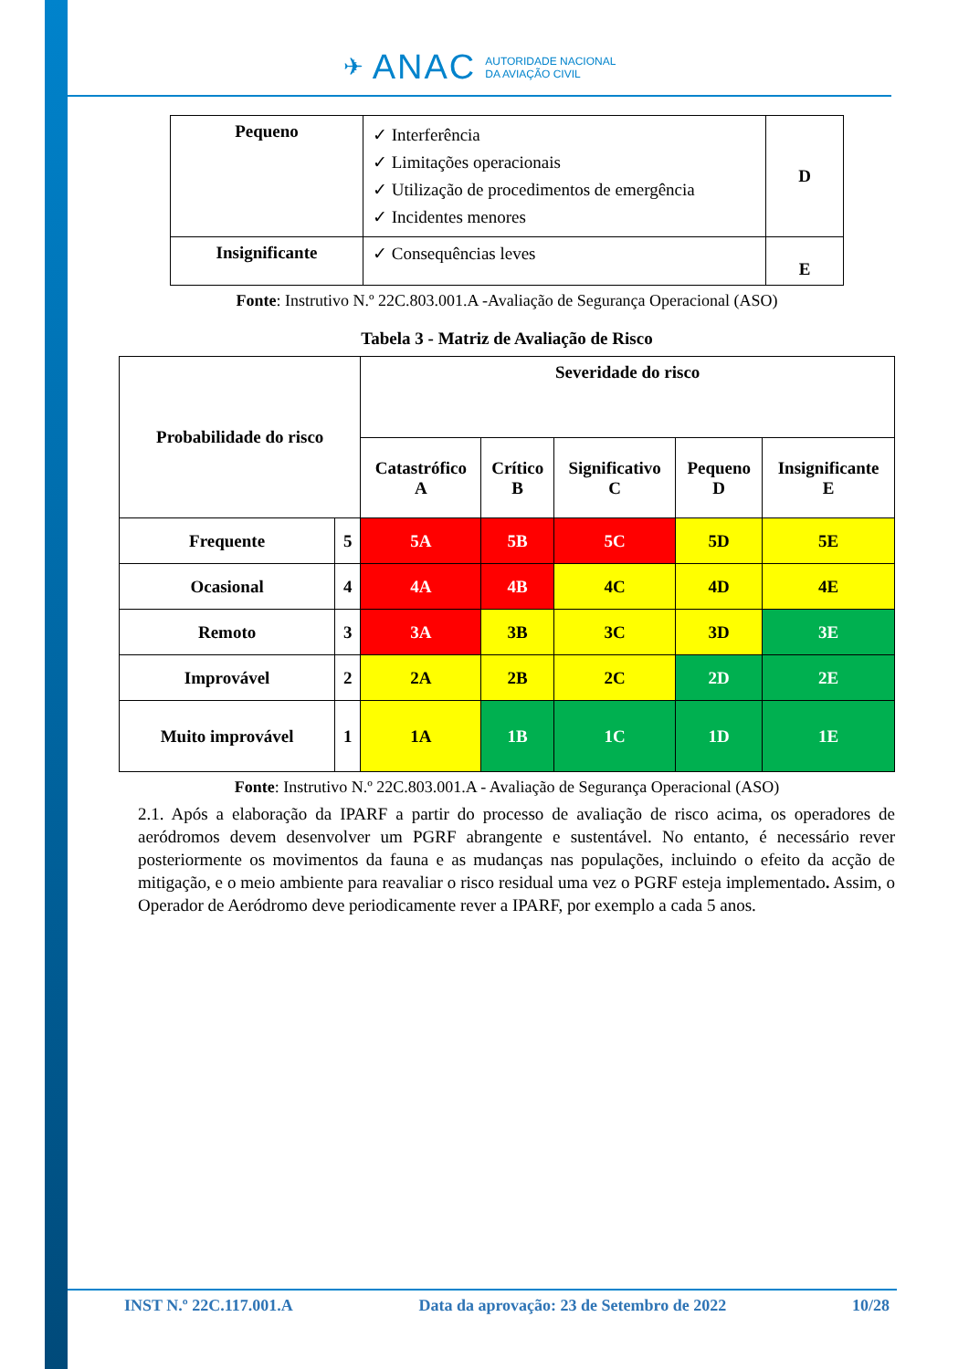✈ ANAC
AUTORIDADE NACIONAL
DA AVIAÇÃO CIVIL
| Pequeno | ✓ Interferência ✓ Limitações operacionais ✓ Utilização de procedimentos de emergência ✓ Incidentes menores | D |
| Insignificante | ✓ Consequências leves | E |
Fonte: Instrutivo N.º 22C.803.001.A -Avaliação de Segurança Operacional (ASO)
Tabela 3 - Matriz de Avaliação de Risco
| Probabilidade do risco | | Severidade do risco | | | | |
| --- | --- | --- | --- | --- | --- | --- |
| | | Catastrófico A | Crítico B | Significativo C | Pequeno D | Insignificante E |
| Frequente | 5 | 5A | 5B | 5C | 5D | 5E |
| Ocasional | 4 | 4A | 4B | 4C | 4D | 4E |
| Remoto | 3 | 3A | 3B | 3C | 3D | 3E |
| Improvável | 2 | 2A | 2B | 2C | 2D | 2E |
| Muito improvável | 1 | 1A | 1B | 1C | 1D | 1E |
Fonte: Instrutivo N.º 22C.803.001.A - Avaliação de Segurança Operacional (ASO)
2.1. Após a elaboração da IPARF a partir do processo de avaliação de risco acima, os operadores de aeródromos devem desenvolver um PGRF abrangente e sustentável. No entanto, é necessário rever posteriormente os movimentos da fauna e as mudanças nas populações, incluindo o efeito da acção de mitigação, e o meio ambiente para reavaliar o risco residual uma vez o PGRF esteja implementado. Assim, o Operador de Aeródromo deve periodicamente rever a IPARF, por exemplo a cada 5 anos.
INST N.º 22C.117.001.A Data da aprovação: 23 de Setembro de 2022 10/28